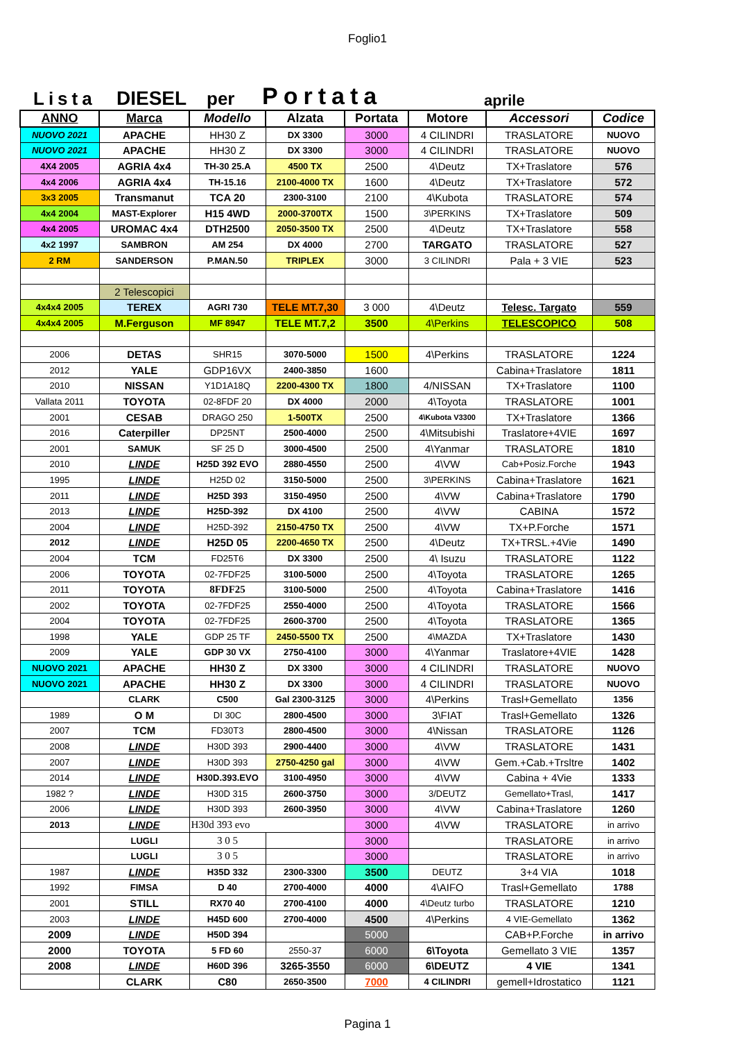Foglio1
Lista DIESEL per Portata aprile
| ANNO | Marca | Modello | Alzata | Portata | Motore | Accessori | Codice |
| --- | --- | --- | --- | --- | --- | --- | --- |
| NUOVO 2021 | APACHE | HH30 Z | DX 3300 | 3000 | 4 CILINDRI | TRASLATORE | NUOVO |
| NUOVO 2021 | APACHE | HH30 Z | DX 3300 | 3000 | 4 CILINDRI | TRASLATORE | NUOVO |
| 4X4 2005 | AGRIA 4x4 | TH-30 25.A | 4500 TX | 2500 | 4\Deutz | TX+Traslatore | 576 |
| 4x4 2006 | AGRIA 4x4 | TH-15.16 | 2100-4000 TX | 1600 | 4\Deutz | TX+Traslatore | 572 |
| 3x3 2005 | Transmanut | TCA 20 | 2300-3100 | 2100 | 4\Kubota | TRASLATORE | 574 |
| 4x4 2004 | MAST-Explorer | H15 4WD | 2000-3700TX | 1500 | 3\PERKINS | TX+Traslatore | 509 |
| 4x4 2005 | UROMAC 4x4 | DTH2500 | 2050-3500 TX | 2500 | 4\Deutz | TX+Traslatore | 558 |
| 4x2 1997 | SAMBRON | AM 254 | DX 4000 | 2700 | TARGATO | TRASLATORE | 527 |
| 2 RM | SANDERSON | P.MAN.50 | TRIPLEX | 3000 | 3 CILINDRI | Pala + 3 VIE | 523 |
| | 2 Telescopici | | | | | | |
| 4x4x4 2005 | TEREX | AGRI 730 | TELE MT.7,30 | 3 000 | 4\Deutz | Telesc. Targato | 559 |
| 4x4x4 2005 | M.Ferguson | MF 8947 | TELE MT.7,2 | 3500 | 4\Perkins | TELESCOPICO | 508 |
| 2006 | DETAS | SHR15 | 3070-5000 | 1500 | 4\Perkins | TRASLATORE | 1224 |
| 2012 | YALE | GDP16VX | 2400-3850 | 1600 | | Cabina+Traslatore | 1811 |
| 2010 | NISSAN | Y1D1A18Q | 2200-4300 TX | 1800 | 4/NISSAN | TX+Traslatore | 1100 |
| Vallata 2011 | TOYOTA | 02-8FDF 20 | DX 4000 | 2000 | 4\Toyota | TRASLATORE | 1001 |
| 2001 | CESAB | DRAGO 250 | 1-500TX | 2500 | 4\Kubota V3300 | TX+Traslatore | 1366 |
| 2016 | Caterpiller | DP25NT | 2500-4000 | 2500 | 4\Mitsubishi | Traslatore+4VIE | 1697 |
| 2001 | SAMUK | SF 25 D | 3000-4500 | 2500 | 4\Yanmar | TRASLATORE | 1810 |
| 2010 | LINDE | H25D 392 EVO | 2880-4550 | 2500 | 4\VW | Cab+Posiz.Forche | 1943 |
| 1995 | LINDE | H25D 02 | 3150-5000 | 2500 | 3\PERKINS | Cabina+Traslatore | 1621 |
| 2011 | LINDE | H25D 393 | 3150-4950 | 2500 | 4\VW | Cabina+Traslatore | 1790 |
| 2013 | LINDE | H25D-392 | DX 4100 | 2500 | 4\VW | CABINA | 1572 |
| 2004 | LINDE | H25D-392 | 2150-4750 TX | 2500 | 4\VW | TX+P.Forche | 1571 |
| 2012 | LINDE | H25D 05 | 2200-4650 TX | 2500 | 4\Deutz | TX+TRSL.+4Vie | 1490 |
| 2004 | TCM | FD25T6 | DX 3300 | 2500 | 4\ Isuzu | TRASLATORE | 1122 |
| 2006 | TOYOTA | 02-7FDF25 | 3100-5000 | 2500 | 4\Toyota | TRASLATORE | 1265 |
| 2011 | TOYOTA | 8FDF25 | 3100-5000 | 2500 | 4\Toyota | Cabina+Traslatore | 1416 |
| 2002 | TOYOTA | 02-7FDF25 | 2550-4000 | 2500 | 4\Toyota | TRASLATORE | 1566 |
| 2004 | TOYOTA | 02-7FDF25 | 2600-3700 | 2500 | 4\Toyota | TRASLATORE | 1365 |
| 1998 | YALE | GDP 25 TF | 2450-5500 TX | 2500 | 4\MAZDA | TX+Traslatore | 1430 |
| 2009 | YALE | GDP 30 VX | 2750-4100 | 3000 | 4\Yanmar | Traslatore+4VIE | 1428 |
| NUOVO 2021 | APACHE | HH30 Z | DX 3300 | 3000 | 4 CILINDRI | TRASLATORE | NUOVO |
| NUOVO 2021 | APACHE | HH30 Z | DX 3300 | 3000 | 4 CILINDRI | TRASLATORE | NUOVO |
| | CLARK | C500 | Gal 2300-3125 | 3000 | 4\Perkins | Trasl+Gemellato | 1356 |
| 1989 | O M | DI 30C | 2800-4500 | 3000 | 3\FIAT | Trasl+Gemellato | 1326 |
| 2007 | TCM | FD30T3 | 2800-4500 | 3000 | 4\Nissan | TRASLATORE | 1126 |
| 2008 | LINDE | H30D 393 | 2900-4400 | 3000 | 4\VW | TRASLATORE | 1431 |
| 2007 | LINDE | H30D 393 | 2750-4250 gal | 3000 | 4\VW | Gem.+Cab.+Trsltre | 1402 |
| 2014 | LINDE | H30D.393.EVO | 3100-4950 | 3000 | 4\VW | Cabina + 4Vie | 1333 |
| 1982 ? | LINDE | H30D 315 | 2600-3750 | 3000 | 3/DEUTZ | Gemellato+Trasl, | 1417 |
| 2006 | LINDE | H30D 393 | 2600-3950 | 3000 | 4\VW | Cabina+Traslatore | 1260 |
| 2013 | LINDE | H30d 393 evo | | 3000 | 4\VW | TRASLATORE | in arrivo |
| | LUGLI | 3 0 5 | | 3000 | | TRASLATORE | in arrivo |
| | LUGLI | 3 0 5 | | 3000 | | TRASLATORE | in arrivo |
| 1987 | LINDE | H35D 332 | 2300-3300 | 3500 | DEUTZ | 3+4 VIA | 1018 |
| 1992 | FIMSA | D 40 | 2700-4000 | 4000 | 4\AIFO | Trasl+Gemellato | 1788 |
| 2001 | STILL | RX70 40 | 2700-4100 | 4000 | 4\Deutz turbo | TRASLATORE | 1210 |
| 2003 | LINDE | H45D 600 | 2700-4000 | 4500 | 4\Perkins | 4 VIE-Gemellato | 1362 |
| 2009 | LINDE | H50D 394 | | 5000 | | CAB+P.Forche | in arrivo |
| 2000 | TOYOTA | 5 FD 60 | 2550-37 | 6000 | 6\Toyota | Gemellato 3 VIE | 1357 |
| 2008 | LINDE | H60D 396 | 3265-3550 | 6000 | 6\DEUTZ | 4 VIE | 1341 |
| | CLARK | C80 | 2650-3500 | 7000 | 4 CILINDRI | gemell+Idrostatico | 1121 |
Pagina 1